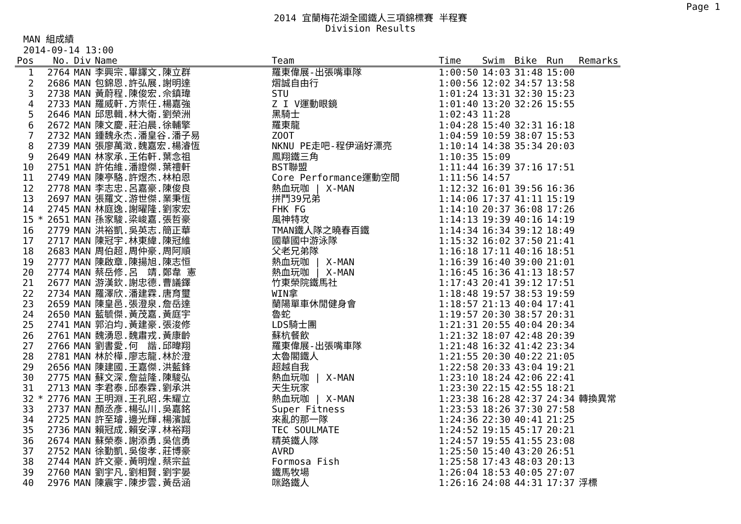Page 1
2014 宜蘭梅花湖全國鐵人三項錦標賽 半程賽
Division Results
MAN 組成績
2014-09-14 13:00
| Pos | | No. | Div | Name | Team | Time | Swim | Bike | Run | Remarks |
| --- | --- | --- | --- | --- | --- | --- | --- | --- | --- | --- |
| 1 | | 2764 | MAN | 李興宗.畢譯文.陳立群 | 羅東偉展-出張嘴車隊 | 1:00:50 | 14:03 | 31:48 | 15:00 | |
| 2 | | 2686 | MAN | 包錦恩.許弘展.謝明達 | 熠誠自由行 | 1:00:56 | 12:02 | 34:57 | 13:58 | |
| 3 | | 2738 | MAN | 黃蔚程.陳俊宏.佘鎮瑋 | STU | 1:01:24 | 13:31 | 32:30 | 15:23 | |
| 4 | | 2733 | MAN | 羅威軒.方崇任.楊嘉強 | Z I V運動眼鏡 | 1:01:40 | 13:20 | 32:26 | 15:55 | |
| 5 | | 2646 | MAN | 邱思輯.林大衛.劉榮洲 | 黑騎士 | 1:02:43 | 11:28 | | | |
| 6 | | 2672 | MAN | 陳文慶.莊泊晨.徐輔擎 | 羅東龍 | 1:04:28 | 15:40 | 32:31 | 16:18 | |
| 7 | | 2732 | MAN | 鍾魏永杰.潘皇谷.潘子易 | ZOOT | 1:04:59 | 10:59 | 38:07 | 15:53 | |
| 8 | | 2739 | MAN | 張廖萬澂.魏嘉宏.楊濬恆 | NKNU PE走吧-程伊涵好漂亮 | 1:10:14 | 14:38 | 35:34 | 20:03 | |
| 9 | | 2649 | MAN | 林家承.王佑軒.葉念祖 | 鳳翔鐵三角 | 1:10:35 | 15:09 | | | |
| 10 | | 2751 | MAN | 許佑維.潘證傑.葉禮軒 | BST聯盟 | 1:11:44 | 16:39 | 37:16 | 17:51 | |
| 11 | | 2749 | MAN | 陳亭駱.許煜杰.林柏恩 | Core Performance運動空間 | 1:11:56 | 14:57 | | | |
| 12 | | 2778 | MAN | 李志忠.呂嘉豪.陳俊良 | 熱血玩咖 / X-MAN | 1:12:32 | 16:01 | 39:56 | 16:36 | |
| 13 | | 2697 | MAN | 張羅文.游世傑.業秉恆 | 拼鬥39兄弟 | 1:14:06 | 17:37 | 41:11 | 15:19 | |
| 14 | | 2745 | MAN | 林庭逸.謝曜隆.劉家宏 | FHK FG | 1:14:10 | 20:37 | 36:08 | 17:26 | |
| 15 | * | 2651 | MAN | 孫家駿.梁峻嘉.張哲豪 | 風神特攻 | 1:14:13 | 19:39 | 40:16 | 14:19 | |
| 16 | | 2779 | MAN | 洪裕凱.吳英志.簡正華 | TMAN鐵人隊之曉春百鐵 | 1:14:34 | 16:34 | 39:12 | 18:49 | |
| 17 | | 2717 | MAN | 陳冠宇.林東緯.陳冠維 | 國華國中游泳隊 | 1:15:32 | 16:02 | 37:50 | 21:41 | |
| 18 | | 2683 | MAN | 周伯超.周仲豪.周阿順 | 父老兄弟隊 | 1:16:18 | 17:11 | 40:16 | 18:51 | |
| 19 | | 2777 | MAN | 陳啟章.陳揚旭.陳志恒 | 熱血玩咖 / X-MAN | 1:16:39 | 16:40 | 39:00 | 21:01 | |
| 20 | | 2774 | MAN | 蔡岳修.呂 靖.鄭韋 憲 | 熱血玩咖 / X-MAN | 1:16:45 | 16:36 | 41:13 | 18:57 | |
| 21 | | 2677 | MAN | 游漢欽.謝忠德.曹議鐸 | 竹東榮院鐵馬社 | 1:17:43 | 20:41 | 39:12 | 17:51 | |
| 22 | | 2734 | MAN | 羅澤欣.潘建霖.唐育璽 | WIN拿 | 1:18:48 | 19:57 | 38:53 | 19:59 | |
| 23 | | 2659 | MAN | 陳皇邑.張澄泉.詹岳達 | 蘭陽單車休閒健身會 | 1:18:57 | 21:13 | 40:04 | 17:41 | |
| 24 | | 2650 | MAN | 藍毓傑.黃茂嘉.黃庭宇 | 魯蛇 | 1:19:57 | 20:30 | 38:57 | 20:31 | |
| 25 | | 2741 | MAN | 郭泊均.黃建豪.張浚修 | LDS騎士團 | 1:21:31 | 20:55 | 40:04 | 20:34 | |
| 26 | | 2761 | MAN | 魏湧恩.魏肅戎.黃康齡 | 蘇杭餐飲 | 1:21:32 | 18:07 | 42:48 | 20:39 | |
| 27 | | 2766 | MAN | 劉書愛.何 諧.邱暐翔 | 羅東偉展-出張嘴車隊 | 1:21:48 | 16:32 | 41:42 | 23:34 | |
| 28 | | 2781 | MAN | 林於樺.廖志龍.林於澄 | 太魯閣鐵人 | 1:21:55 | 20:30 | 40:22 | 21:05 | |
| 29 | | 2656 | MAN | 陳建國.王嘉傑.洪藍鋒 | 超越自我 | 1:22:58 | 20:33 | 43:04 | 19:21 | |
| 30 | | 2775 | MAN | 蘇文深.詹益隆.陳駿弘 | 熱血玩咖 / X-MAN | 1:23:10 | 18:24 | 42:06 | 22:41 | |
| 31 | | 2713 | MAN | 李君泰.邱泰霖.劉承洪 | 天生玩家 | 1:23:30 | 22:15 | 42:55 | 18:21 | |
| 32 | * | 2776 | MAN | 王明淵.王孔昭.朱耀立 | 熱血玩咖 / X-MAN | 1:23:38 | 16:28 | 42:37 | 24:34 | 轉換異常 |
| 33 | | 2737 | MAN | 顏丞彥.楊弘川.吳嘉銘 | Super Fitness | 1:23:53 | 18:26 | 37:30 | 27:58 | |
| 34 | | 2725 | MAN | 許至璿.邊光輝.楊濱誠 | 來亂的那一隊 | 1:24:36 | 22:30 | 40:41 | 21:25 | |
| 35 | | 2736 | MAN | 賴冠成.賴安淳.林裕翔 | TEC SOULMATE | 1:24:52 | 19:15 | 45:17 | 20:21 | |
| 36 | | 2674 | MAN | 蘇榮泰.謝添勇.吳信勇 | 精英鐵人隊 | 1:24:57 | 19:55 | 41:55 | 23:08 | |
| 37 | | 2752 | MAN | 徐勤凱.吳俊孝.莊博豪 | AVRD | 1:25:50 | 15:40 | 43:20 | 26:51 | |
| 38 | | 2744 | MAN | 許文豪.黃明煌.蔡宗益 | Formosa Fish | 1:25:58 | 17:43 | 48:03 | 20:13 | |
| 39 | | 2760 | MAN | 劉宇凡.劉相賢.劉宇晏 | 鐵馬牧場 | 1:26:04 | 18:53 | 40:05 | 27:07 | |
| 40 | | 2976 | MAN | 陳震宇.陳步雲.黃岳涵 | 咪路鐵人 | 1:26:16 | 24:08 | 44:31 | 17:37 | 浮標 |